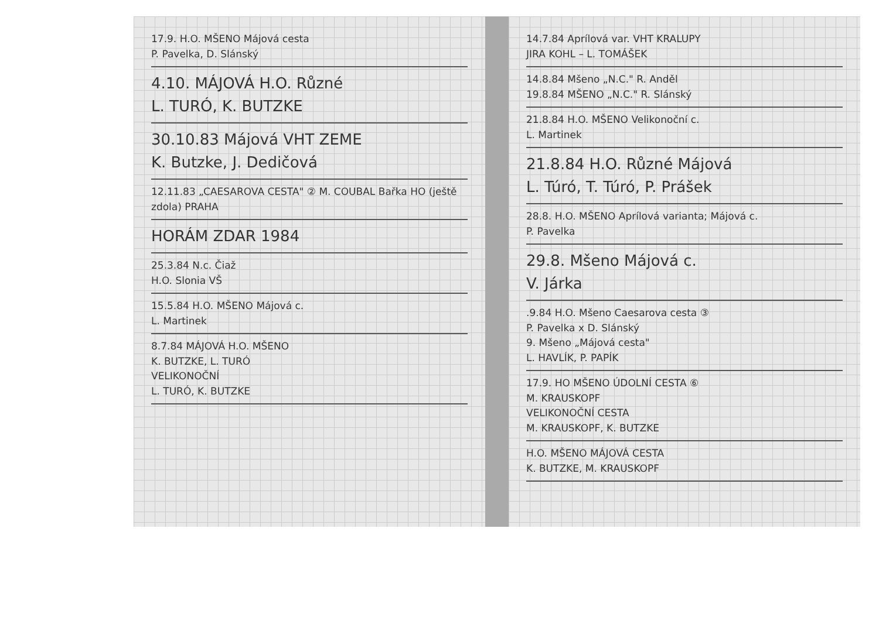17.9. H.O. MŠENO Májová cesta
P. Pavelka, D. Slánský
4.10. MÁJOVÁ H.O. Různé
L. TURÓ, K. BUTZKE
30.10.83 Májová VHT ZEME
K. Butzke, J. Dedičová
12.11.83 „CAESAROVA CESTA" ② M. COUBAL Bařka HO (ještě zdola) PRAHA
HORÁM ZDAR 1984
25.3.84 N.c. Čiaž
H.O. Slonia VŠ
15.5.84 H.O. MŠENO Májová c.
L. Martinek
8.7.84 MÁJOVÁ H.O. MŠENO
K. BUTZKE, L. TURÓ
VELIKONOČNÍ
L. TURÓ, K. BUTZKE
14.7.84 Aprílová var. VHT KRALUPY
JIRA KOHL – L. TOMÁŠEK
14.8.84 Mšeno „N.C." R. Anděl
19.8.84 MŠENO „N.C." R. Slánský
21.8.84 H.O. MŠENO Velikonoční c.
L. Martinek
21.8.84 H.O. Různé Májová
L. Túró, T. Túró, P. Prášek
28.8. H.O. MŠENO Aprílová varianta; Májová c.
P. Pavelka
29.8. Mšeno Májová c.
V. Járka
.9.84 H.O. Mšeno Caesarova cesta ③
P. Pavelka x D. Slánský
9. Mšeno „Májová cesta"
L. HAVLÍK, P. PAPÍK
17.9. HO MŠENO ÚDOLNÍ CESTA ⑥
M. KRAUSKOPF
VELIKONOČNÍ CESTA
M. KRAUSKOPF, K. BUTZKE
H.O. MŠENO MÁJOVÁ CESTA
K. BUTZKE, M. KRAUSKOPF